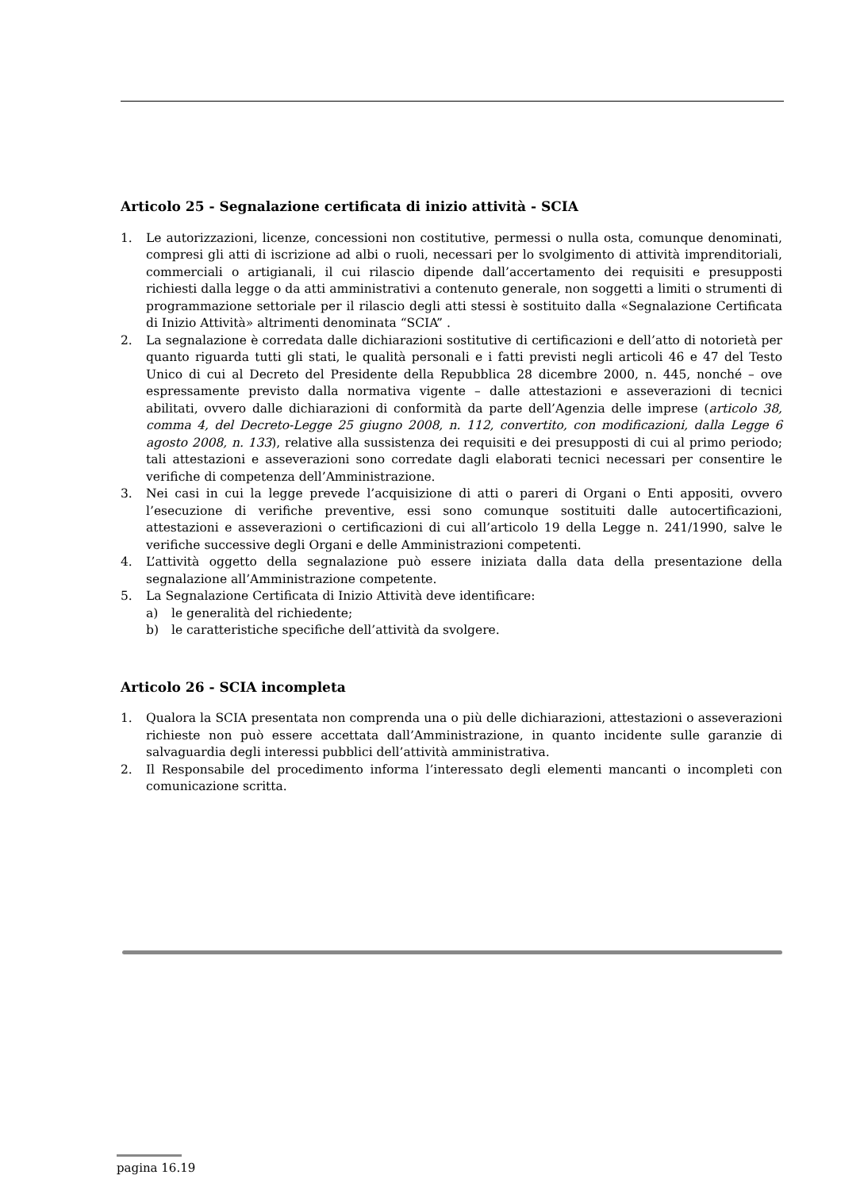Articolo 25 - Segnalazione certificata di inizio attività - SCIA
1. Le autorizzazioni, licenze, concessioni non costitutive, permessi o nulla osta, comunque denominati, compresi gli atti di iscrizione ad albi o ruoli, necessari per lo svolgimento di attività imprenditoriali, commerciali o artigianali, il cui rilascio dipende dall’accertamento dei requisiti e presupposti richiesti dalla legge o da atti amministrativi a contenuto generale, non soggetti a limiti o strumenti di programmazione settoriale per il rilascio degli atti stessi è sostituito dalla «Segnalazione Certificata di Inizio Attività» altrimenti denominata “SCIA” .
2. La segnalazione è corredata dalle dichiarazioni sostitutive di certificazioni e dell’atto di notorietà per quanto riguarda tutti gli stati, le qualità personali e i fatti previsti negli articoli 46 e 47 del Testo Unico di cui al Decreto del Presidente della Repubblica 28 dicembre 2000, n. 445, nonché – ove espressamente previsto dalla normativa vigente – dalle attestazioni e asseverazioni di tecnici abilitati, ovvero dalle dichiarazioni di conformità da parte dell’Agenzia delle imprese (articolo 38, comma 4, del Decreto-Legge 25 giugno 2008, n. 112, convertito, con modificazioni, dalla Legge 6 agosto 2008, n. 133), relative alla sussistenza dei requisiti e dei presupposti di cui al primo periodo; tali attestazioni e asseverazioni sono corredate dagli elaborati tecnici necessari per consentire le verifiche di competenza dell’Amministrazione.
3. Nei casi in cui la legge prevede l’acquisizione di atti o pareri di Organi o Enti appositi, ovvero l’esecuzione di verifiche preventive, essi sono comunque sostituiti dalle autocertificazioni, attestazioni e asseverazioni o certificazioni di cui all’articolo 19 della Legge n. 241/1990, salve le verifiche successive degli Organi e delle Amministrazioni competenti.
4. L’attività oggetto della segnalazione può essere iniziata dalla data della presentazione della segnalazione all’Amministrazione competente.
5. La Segnalazione Certificata di Inizio Attività deve identificare:
a) le generalità del richiedente;
b) le caratteristiche specifiche dell’attività da svolgere.
Articolo 26 - SCIA incompleta
1. Qualora la SCIA presentata non comprenda una o più delle dichiarazioni, attestazioni o asseverazioni richieste non può essere accettata dall’Amministrazione, in quanto incidente sulle garanzie di salvaguardia degli interessi pubblici dell’attività amministrativa.
2. Il Responsabile del procedimento informa l’interessato degli elementi mancanti o incompleti con comunicazione scritta.
pagina 16.19